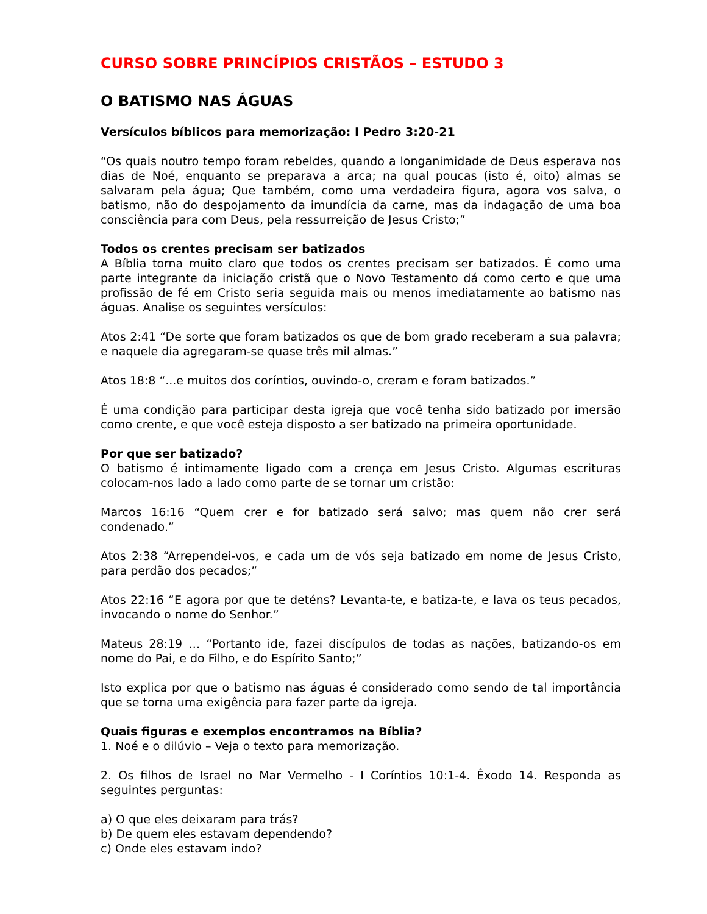CURSO SOBRE PRINCÍPIOS CRISTÃOS – ESTUDO 3
O BATISMO NAS ÁGUAS
Versículos bíblicos para memorização: I Pedro 3:20-21
“Os quais noutro tempo foram rebeldes, quando a longanimidade de Deus esperava nos dias de Noé, enquanto se preparava a arca; na qual poucas (isto é, oito) almas se salvaram pela água; Que também, como uma verdadeira figura, agora vos salva, o batismo, não do despojamento da imundícia da carne, mas da indagação de uma boa consciência para com Deus, pela ressurreição de Jesus Cristo;”
Todos os crentes precisam ser batizados
A Bíblia torna muito claro que todos os crentes precisam ser batizados. É como uma parte integrante da iniciação cristã que o Novo Testamento dá como certo e que uma profissão de fé em Cristo seria seguida mais ou menos imediatamente ao batismo nas águas. Analise os seguintes versículos:
Atos 2:41 “De sorte que foram batizados os que de bom grado receberam a sua palavra; e naquele dia agregaram-se quase três mil almas.”
Atos 18:8 “...e muitos dos coríntios, ouvindo-o, creram e foram batizados.”
É uma condição para participar desta igreja que você tenha sido batizado por imersão como crente, e que você esteja disposto a ser batizado na primeira oportunidade.
Por que ser batizado?
O batismo é intimamente ligado com a crença em Jesus Cristo. Algumas escrituras colocam-nos lado a lado como parte de se tornar um cristão:
Marcos 16:16 “Quem crer e for batizado será salvo; mas quem não crer será condenado.”
Atos 2:38 “Arrependei-vos, e cada um de vós seja batizado em nome de Jesus Cristo, para perdão dos pecados;”
Atos 22:16 “E agora por que te deténs? Levanta-te, e batiza-te, e lava os teus pecados, invocando o nome do Senhor.”
Mateus 28:19 … “Portanto ide, fazei discípulos de todas as nações, batizando-os em nome do Pai, e do Filho, e do Espírito Santo;”
Isto explica por que o batismo nas águas é considerado como sendo de tal importância que se torna uma exigência para fazer parte da igreja.
Quais figuras e exemplos encontramos na Bíblia?
1. Noé e o dilúvio – Veja o texto para memorização.
2. Os filhos de Israel no Mar Vermelho - I Coríntios 10:1-4. Êxodo 14. Responda as seguintes perguntas:
a) O que eles deixaram para trás?
b) De quem eles estavam dependendo?
c) Onde eles estavam indo?